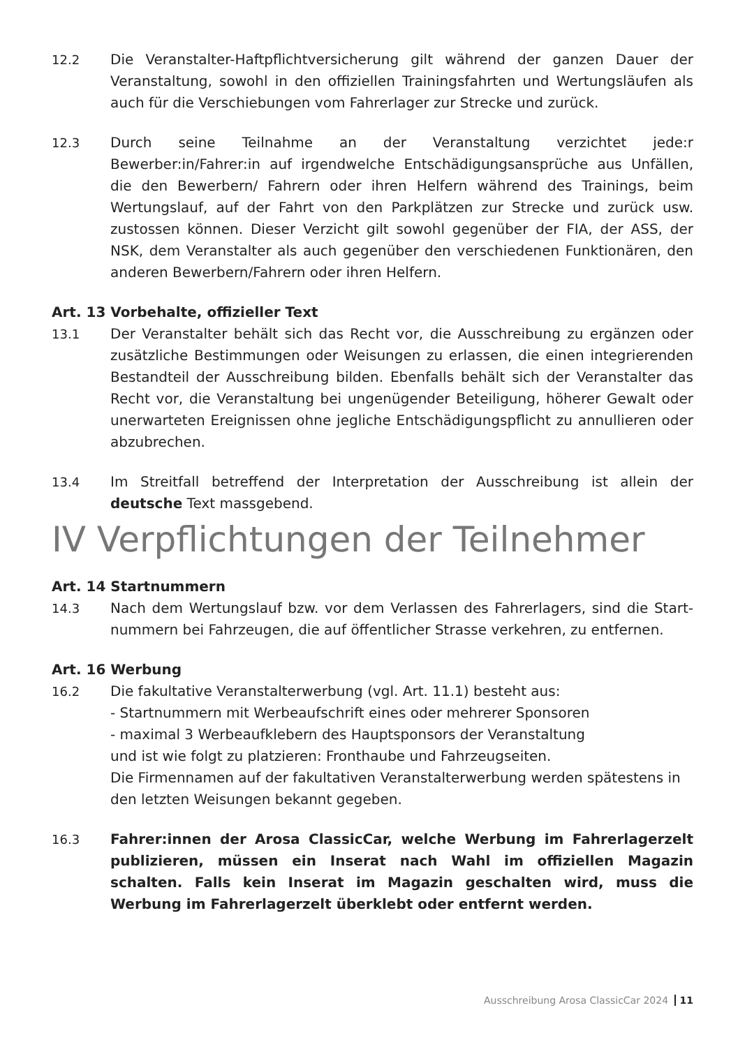12.2 Die Veranstalter-Haftpflichtversicherung gilt während der ganzen Dauer der Veranstaltung, sowohl in den offiziellen Trainingsfahrten und Wertungsläufen als auch für die Verschiebungen vom Fahrerlager zur Strecke und zurück.
12.3 Durch seine Teilnahme an der Veranstaltung verzichtet jede:r Bewerber:in/Fahrer:in auf irgendwelche Entschädigungsansprüche aus Unfällen, die den Bewerbern/ Fahrern oder ihren Helfern während des Trainings, beim Wertungslauf, auf der Fahrt von den Parkplätzen zur Strecke und zurück usw. zustossen können. Dieser Verzicht gilt sowohl gegenüber der FIA, der ASS, der NSK, dem Veranstalter als auch gegenüber den verschiedenen Funktionären, den anderen Bewerbern/Fahrern oder ihren Helfern.
Art. 13 Vorbehalte, offizieller Text
13.1 Der Veranstalter behält sich das Recht vor, die Ausschreibung zu ergänzen oder zusätzliche Bestimmungen oder Weisungen zu erlassen, die einen integrierenden Bestandteil der Ausschreibung bilden. Ebenfalls behält sich der Veranstalter das Recht vor, die Veranstaltung bei ungenügender Beteiligung, höherer Gewalt oder unerwarteten Ereignissen ohne jegliche Entschädigungspflicht zu annullieren oder abzubrechen.
13.4 Im Streitfall betreffend der Interpretation der Ausschreibung ist allein der deutsche Text massgebend.
IV Verpflichtungen der Teilnehmer
Art. 14 Startnummern
14.3 Nach dem Wertungslauf bzw. vor dem Verlassen des Fahrerlagers, sind die Start-nummern bei Fahrzeugen, die auf öffentlicher Strasse verkehren, zu entfernen.
Art. 16 Werbung
16.2 Die fakultative Veranstalterwerbung (vgl. Art. 11.1) besteht aus:
- Startnummern mit Werbeaufschrift eines oder mehrerer Sponsoren
- maximal 3 Werbeaufklebern des Hauptsponsors der Veranstaltung
und ist wie folgt zu platzieren: Fronthaube und Fahrzeugseiten.
Die Firmennamen auf der fakultativen Veranstalterwerbung werden spätestens in den letzten Weisungen bekannt gegeben.
16.3 Fahrer:innen der Arosa ClassicCar, welche Werbung im Fahrerlagerzelt publizieren, müssen ein Inserat nach Wahl im offiziellen Magazin schalten. Falls kein Inserat im Magazin geschalten wird, muss die Werbung im Fahrerlagerzelt überklebt oder entfernt werden.
Ausschreibung Arosa ClassicCar 2024 11